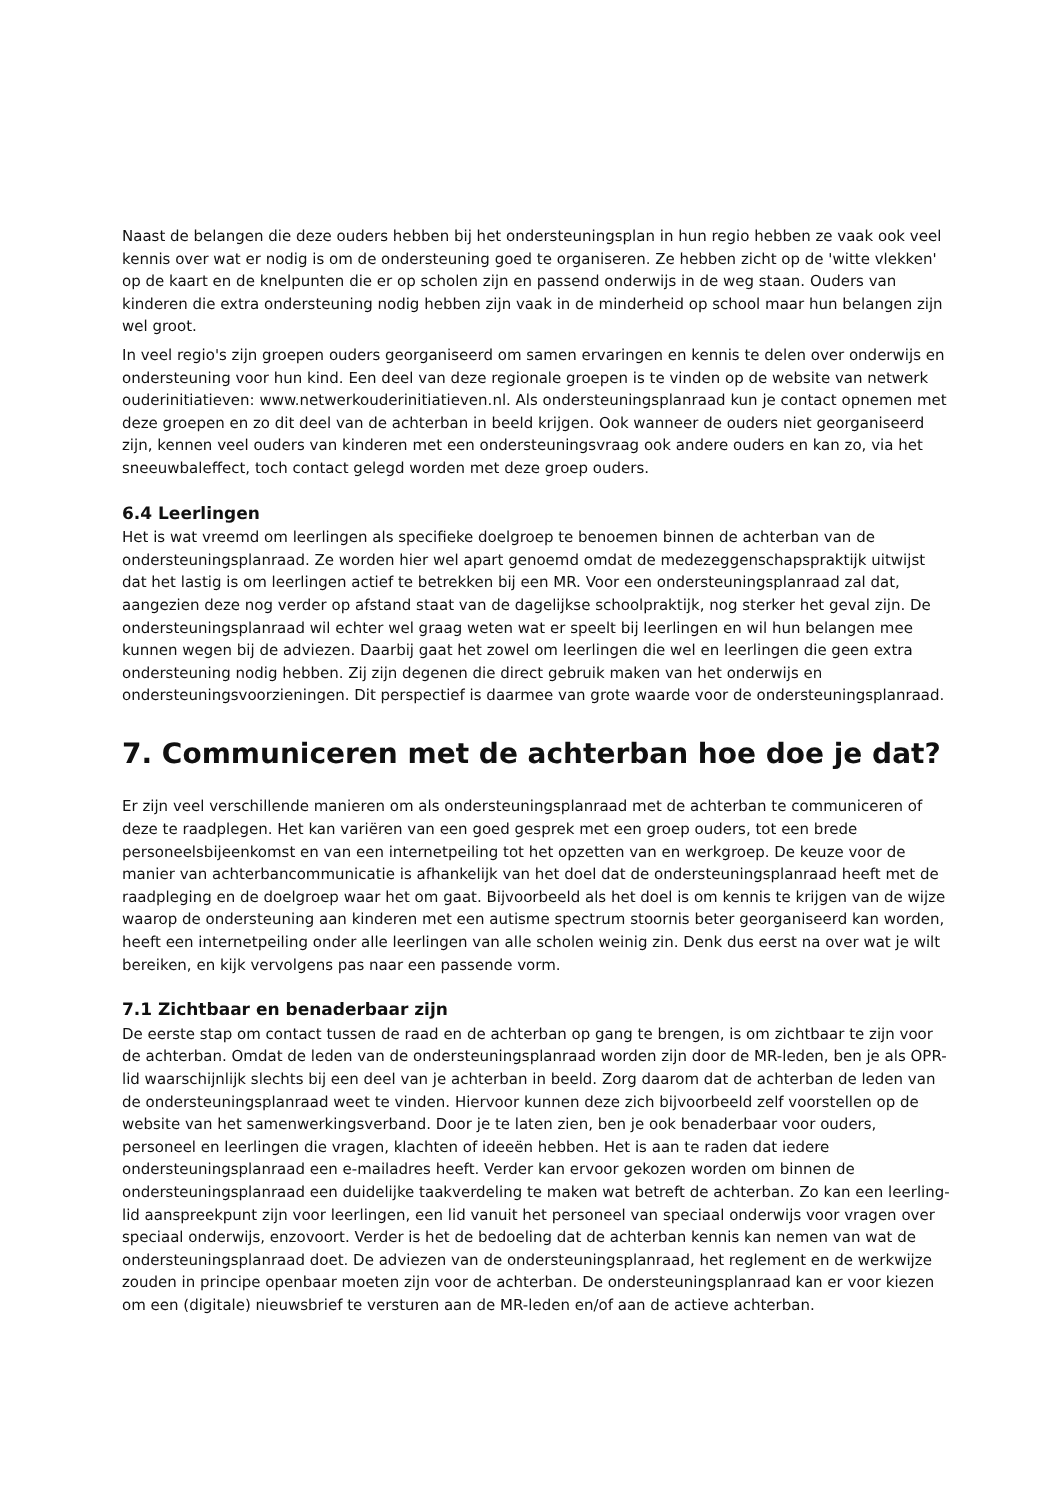Naast de belangen die deze ouders hebben bij het ondersteuningsplan in hun regio hebben ze vaak ook veel kennis over wat er nodig is om de ondersteuning goed te organiseren. Ze hebben zicht op de 'witte vlekken' op de kaart en de knelpunten die er op scholen zijn en passend onderwijs in de weg staan. Ouders van kinderen die extra ondersteuning nodig hebben zijn vaak in de minderheid op school maar hun belangen zijn wel groot.
In veel regio's zijn groepen ouders georganiseerd om samen ervaringen en kennis te delen over onderwijs en ondersteuning voor hun kind. Een deel van deze regionale groepen is te vinden op de website van netwerk ouderinitiatieven: www.netwerkouderinitiatieven.nl. Als ondersteuningsplanraad kun je contact opnemen met deze groepen en zo dit deel van de achterban in beeld krijgen. Ook wanneer de ouders niet georganiseerd zijn, kennen veel ouders van kinderen met een ondersteuningsvraag ook andere ouders en kan zo, via het sneeuwbaleffect, toch contact gelegd worden met deze groep ouders.
6.4 Leerlingen
Het is wat vreemd om leerlingen als specifieke doelgroep te benoemen binnen de achterban van de ondersteuningsplanraad. Ze worden hier wel apart genoemd omdat de medezeggenschapspraktijk uitwijst dat het lastig is om leerlingen actief te betrekken bij een MR. Voor een ondersteuningsplanraad zal dat, aangezien deze nog verder op afstand staat van de dagelijkse schoolpraktijk, nog sterker het geval zijn. De ondersteuningsplanraad wil echter wel graag weten wat er speelt bij leerlingen en wil hun belangen mee kunnen wegen bij de adviezen. Daarbij gaat het zowel om leerlingen die wel en leerlingen die geen extra ondersteuning nodig hebben. Zij zijn degenen die direct gebruik maken van het onderwijs en ondersteuningsvoorzieningen. Dit perspectief is daarmee van grote waarde voor de ondersteuningsplanraad.
7. Communiceren met de achterban hoe doe je dat?
Er zijn veel verschillende manieren om als ondersteuningsplanraad met de achterban te communiceren of deze te raadplegen. Het kan variëren van een goed gesprek met een groep ouders, tot een brede personeelsbijeenkomst en van een internetpeiling tot het opzetten van en werkgroep. De keuze voor de manier van achterbancommunicatie is afhankelijk van het doel dat de ondersteuningsplanraad heeft met de raadpleging en de doelgroep waar het om gaat. Bijvoorbeeld als het doel is om kennis te krijgen van de wijze waarop de ondersteuning aan kinderen met een autisme spectrum stoornis beter georganiseerd kan worden, heeft een internetpeiling onder alle leerlingen van alle scholen weinig zin. Denk dus eerst na over wat je wilt bereiken, en kijk vervolgens pas naar een passende vorm.
7.1 Zichtbaar en benaderbaar zijn
De eerste stap om contact tussen de raad en de achterban op gang te brengen, is om zichtbaar te zijn voor de achterban. Omdat de leden van de ondersteuningsplanraad worden zijn door de MR-leden, ben je als OPR-lid waarschijnlijk slechts bij een deel van je achterban in beeld. Zorg daarom dat de achterban de leden van de ondersteuningsplanraad weet te vinden. Hiervoor kunnen deze zich bijvoorbeeld zelf voorstellen op de website van het samenwerkingsverband. Door je te laten zien, ben je ook benaderbaar voor ouders, personeel en leerlingen die vragen, klachten of ideeën hebben. Het is aan te raden dat iedere ondersteuningsplanraad een e-mailadres heeft. Verder kan ervoor gekozen worden om binnen de ondersteuningsplanraad een duidelijke taakverdeling te maken wat betreft de achterban. Zo kan een leerling-lid aanspreekpunt zijn voor leerlingen, een lid vanuit het personeel van speciaal onderwijs voor vragen over speciaal onderwijs, enzovoort. Verder is het de bedoeling dat de achterban kennis kan nemen van wat de ondersteuningsplanraad doet. De adviezen van de ondersteuningsplanraad, het reglement en de werkwijze zouden in principe openbaar moeten zijn voor de achterban. De ondersteuningsplanraad kan er voor kiezen om een (digitale) nieuwsbrief te versturen aan de MR-leden en/of aan de actieve achterban.